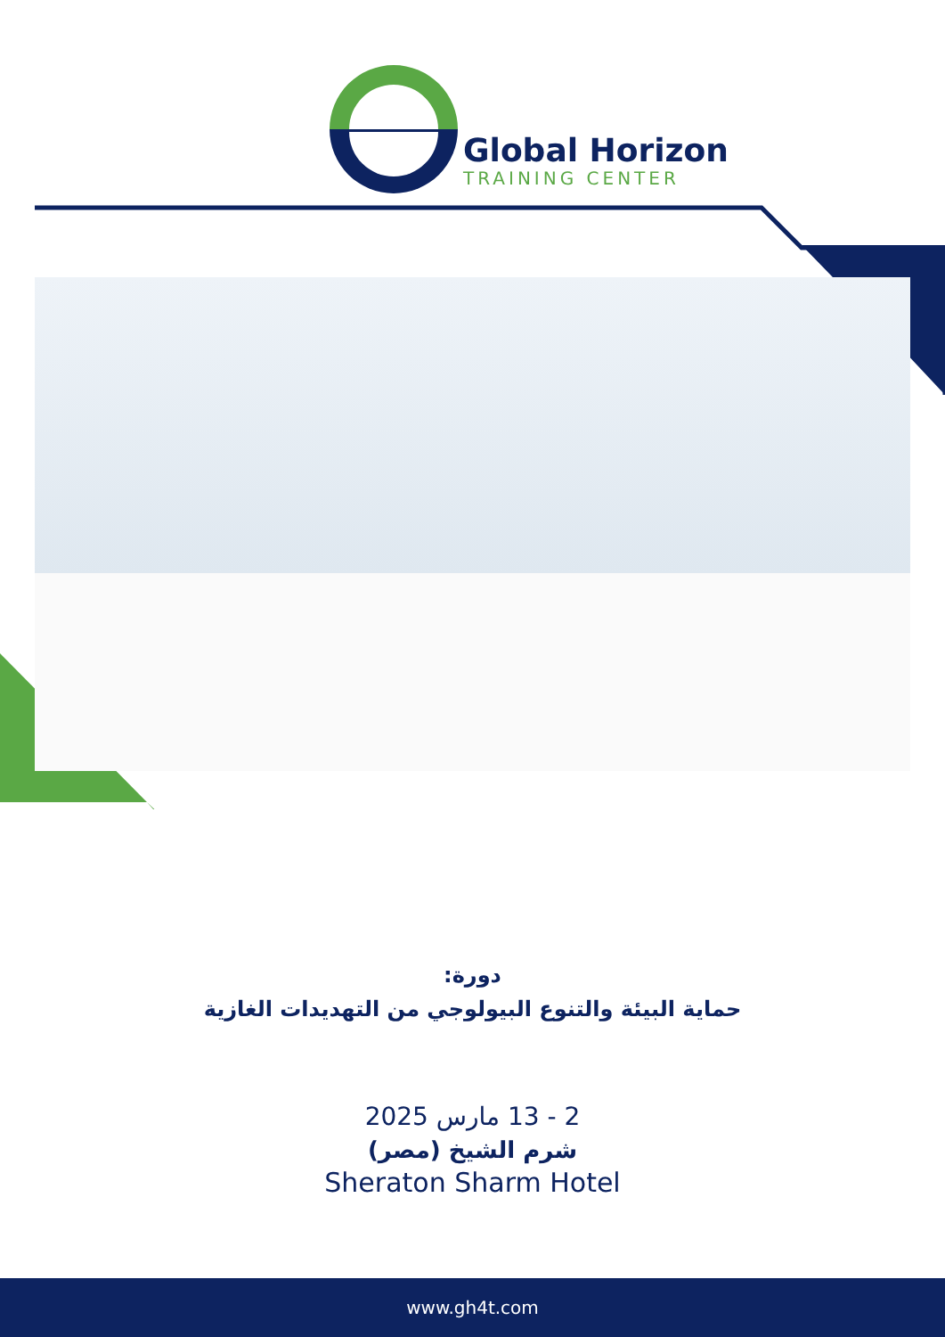Global Horizon
TRAINING CENTER
دورة:
حماية البيئة والتنوع البيولوجي من التهديدات الغازية
2 - 13 مارس 2025
شرم الشيخ (مصر)
Sheraton Sharm Hotel
www.gh4t.com